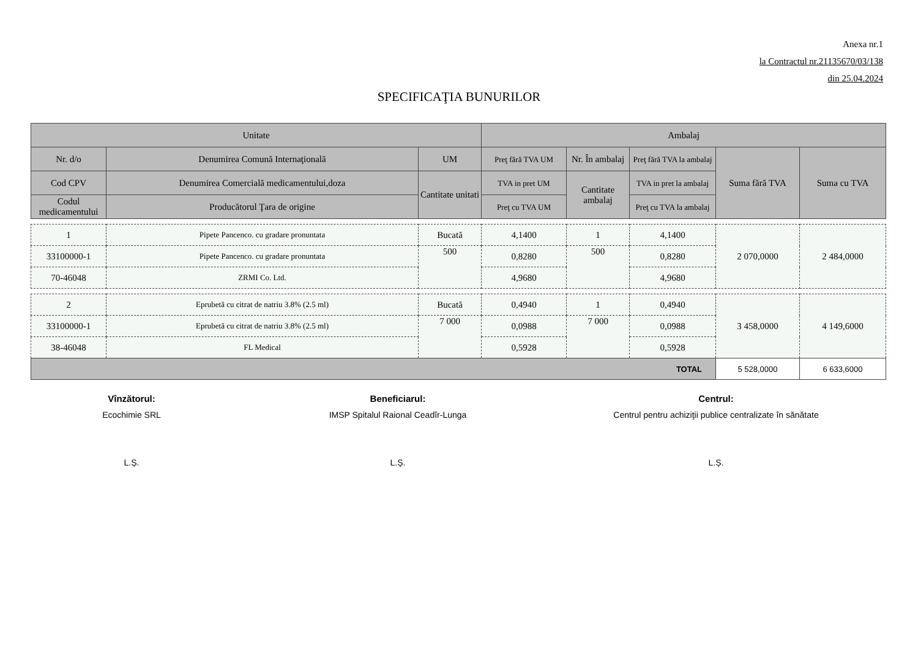Anexa nr.1
la Contractul nr.21135670/03/138
din 25.04.2024
SPECIFICAŢIA BUNURILOR
| Unitate | | | Ambalaj | | | | |
| --- | --- | --- | --- | --- | --- | --- | --- |
| Nr. d/o | Denumirea Comună Internaţională | UM | Preţ fără TVA UM | Nr. În ambalaj | Preţ fără TVA la ambalaj | Suma fără TVA | Suma cu TVA |
| Cod CPV | Denumirea Comercială medicamentului,doza | Cantitate unitati | TVA in pret UM | Cantitate ambalaj | TVA in pret la ambalaj | | |
| Codul medicamentului | Producătorul Ţara de origine | | Preţ cu TVA UM | | Preţ cu TVA la ambalaj | | |
| 1 | Pipete Pancenco. cu gradare pronuntata | Bucată | 4,1400 | 1 | 4,1400 | 2 070,0000 | 2 484,0000 |
| 33100000-1 | Pipete Pancenco. cu gradare pronuntata | 500 | 0,8280 | 500 | 0,8280 | | |
| 70-46048 | ZRMI Co. Ltd. | | 4,9680 | | 4,9680 | | |
| 2 | Eprubetă cu citrat de natriu 3.8% (2.5 ml) | Bucată | 0,4940 | 1 | 0,4940 | 3 458,0000 | 4 149,6000 |
| 33100000-1 | Eprubetă cu citrat de natriu 3.8% (2.5 ml) | 7 000 | 0,0988 | 7 000 | 0,0988 | | |
| 38-46048 | FL Medical | | 0,5928 | | 0,5928 | | |
| TOTAL | | | | | | 5 528,0000 | 6 633,6000 |
Vînzătorul:
Ecochimie SRL
L.Ș.
Beneficiarul:
IMSP Spitalul Raional Ceadîr-Lunga
L.Ș.
Centrul:
Centrul pentru achiziţii publice centralizate în sănătate
L.Ș.